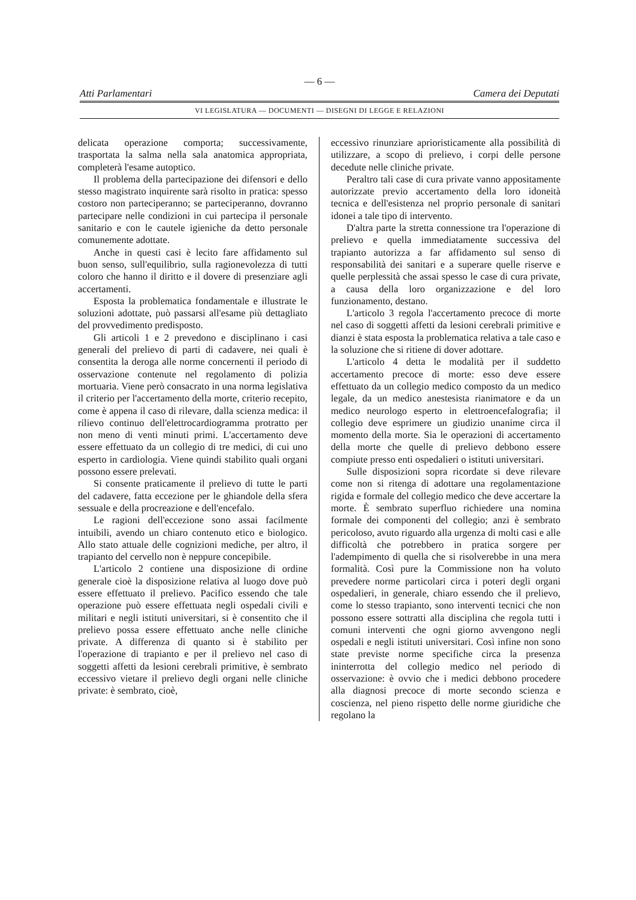— 6 —
Atti Parlamentari Camera dei Deputati
VI LEGISLATURA — DOCUMENTI — DISEGNI DI LEGGE E RELAZIONI
delicata operazione comporta; successivamente, trasportata la salma nella sala anatomica appropriata, completerà l'esame autoptico.
Il problema della partecipazione dei difensori e dello stesso magistrato inquirente sarà risolto in pratica: spesso costoro non parteciperanno; se parteciperanno, dovranno partecipare nelle condizioni in cui partecipa il personale sanitario e con le cautele igieniche da detto personale comunemente adottate.
Anche in questi casi è lecito fare affidamento sul buon senso, sull'equilibrio, sulla ragionevolezza di tutti coloro che hanno il diritto e il dovere di presenziare agli accertamenti.
Esposta la problematica fondamentale e illustrate le soluzioni adottate, può passarsi all'esame più dettagliato del provvedimento predisposto.
Gli articoli 1 e 2 prevedono e disciplinano i casi generali del prelievo di parti di cadavere, nei quali è consentita la deroga alle norme concernenti il periodo di osservazione contenute nel regolamento di polizia mortuaria. Viene però consacrato in una norma legislativa il criterio per l'accertamento della morte, criterio recepito, come è appena il caso di rilevare, dalla scienza medica: il rilievo continuo dell'elettrocardiogramma protratto per non meno di venti minuti primi. L'accertamento deve essere effettuato da un collegio di tre medici, di cui uno esperto in cardiologia. Viene quindi stabilito quali organi possono essere prelevati.
Si consente praticamente il prelievo di tutte le parti del cadavere, fatta eccezione per le ghiandole della sfera sessuale e della procreazione e dell'encefalo.
Le ragioni dell'eccezione sono assai facilmente intuibili, avendo un chiaro contenuto etico e biologico. Allo stato attuale delle cognizioni mediche, per altro, il trapianto del cervello non è neppure concepibile.
L'articolo 2 contiene una disposizione di ordine generale cioè la disposizione relativa al luogo dove può essere effettuato il prelievo. Pacifico essendo che tale operazione può essere effettuata negli ospedali civili e militari e negli istituti universitari, si è consentito che il prelievo possa essere effettuato anche nelle cliniche private. A differenza di quanto si è stabilito per l'operazione di trapianto e per il prelievo nel caso di soggetti affetti da lesioni cerebrali primitive, è sembrato eccessivo vietare il prelievo degli organi nelle cliniche private: è sembrato, cioè,
eccessivo rinunziare aprioristicamente alla possibilità di utilizzare, a scopo di prelievo, i corpi delle persone decedute nelle cliniche private.
Peraltro tali case di cura private vanno appositamente autorizzate previo accertamento della loro idoneità tecnica e dell'esistenza nel proprio personale di sanitari idonei a tale tipo di intervento.
D'altra parte la stretta connessione tra l'operazione di prelievo e quella immediatamente successiva del trapianto autorizza a far affidamento sul senso di responsabilità dei sanitari e a superare quelle riserve e quelle perplessità che assai spesso le case di cura private, a causa della loro organizzazione e del loro funzionamento, destano.
L'articolo 3 regola l'accertamento precoce di morte nel caso di soggetti affetti da lesioni cerebrali primitive e dianzi è stata esposta la problematica relativa a tale caso e la soluzione che si ritiene di dover adottare.
L'articolo 4 detta le modalità per il suddetto accertamento precoce di morte: esso deve essere effettuato da un collegio medico composto da un medico legale, da un medico anestesista rianimatore e da un medico neurologo esperto in elettroencefalografia; il collegio deve esprimere un giudizio unanime circa il momento della morte. Sia le operazioni di accertamento della morte che quelle di prelievo debbono essere compiute presso enti ospedalieri o istituti universitari.
Sulle disposizioni sopra ricordate si deve rilevare come non si ritenga di adottare una regolamentazione rigida e formale del collegio medico che deve accertare la morte. È sembrato superfluo richiedere una nomina formale dei componenti del collegio; anzi è sembrato pericoloso, avuto riguardo alla urgenza di molti casi e alle difficoltà che potrebbero in pratica sorgere per l'adempimento di quella che si risolverebbe in una mera formalità. Così pure la Commissione non ha voluto prevedere norme particolari circa i poteri degli organi ospedalieri, in generale, chiaro essendo che il prelievo, come lo stesso trapianto, sono interventi tecnici che non possono essere sottratti alla disciplina che regola tutti i comuni interventi che ogni giorno avvengono negli ospedali e negli istituti universitari. Così infine non sono state previste norme specifiche circa la presenza ininterrotta del collegio medico nel periodo di osservazione: è ovvio che i medici debbono procedere alla diagnosi precoce di morte secondo scienza e coscienza, nel pieno rispetto delle norme giuridiche che regolano la